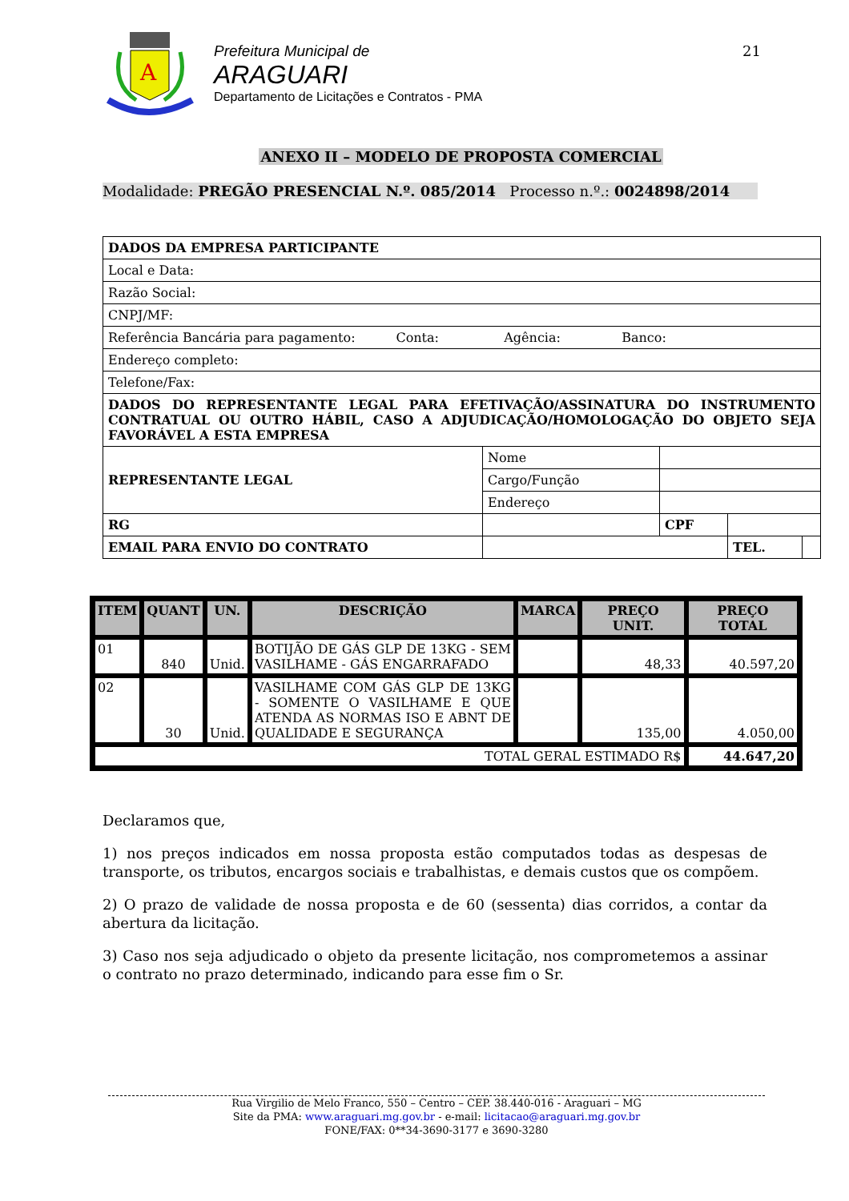A
Prefeitura Municipal de
ARAGUARI
Departamento de Licitações e Contratos - PMA
21
ANEXO II – MODELO DE PROPOSTA COMERCIAL
Modalidade: PREGÃO PRESENCIAL N.º. 085/2014 Processo n.º.: 0024898/2014
| DADOS DA EMPRESA PARTICIPANTE | | | | | |
| Local e Data: | | | | | |
| Razão Social: | | | | | |
| CNPJ/MF: | | | | | |
| Referência Bancária para pagamento: Conta: Agência: Banco: | | | | | |
| Endereço completo: | | | | | |
| Telefone/Fax: | | | | | |
| DADOS DO REPRESENTANTE LEGAL PARA EFETIVAÇÃO/ASSINATURA DO INSTRUMENTO CONTRATUAL OU OUTRO HÁBIL, CASO A ADJUDICAÇÃO/HOMOLOGAÇÃO DO OBJETO SEJA FAVORÁVEL A ESTA EMPRESA | | | | | |
| REPRESENTANTE LEGAL | | Nome | | | |
| | | Cargo/Função | | | |
| | | Endereço | | | |
| RG | | | CPF | | |
| EMAIL PARA ENVIO DO CONTRATO | | | | TEL. | |
| ITEM | QUANT | UN. | DESCRIÇÃO | MARCA | PREÇO UNIT. | PREÇO TOTAL |
| --- | --- | --- | --- | --- | --- | --- |
| 01 | 840 | Unid. | BOTIJÃO DE GÁS GLP DE 13KG - SEM VASILHAME - GÁS ENGARRAFADO | | 48,33 | 40.597,20 |
| 02 | 30 | Unid. | VASILHAME COM GÁS GLP DE 13KG - SOMENTE O VASILHAME E QUE ATENDA AS NORMAS ISO E ABNT DE QUALIDADE E SEGURANÇA | | 135,00 | 4.050,00 |
| TOTAL GERAL ESTIMADO R$ | | | | | | 44.647,20 |
Declaramos que,
1) nos preços indicados em nossa proposta estão computados todas as despesas de transporte, os tributos, encargos sociais e trabalhistas, e demais custos que os compõem.
2) O prazo de validade de nossa proposta e de 60 (sessenta) dias corridos, a contar da abertura da licitação.
3) Caso nos seja adjudicado o objeto da presente licitação, nos comprometemos a assinar o contrato no prazo determinado, indicando para esse fim o Sr.
Rua Virgilio de Melo Franco, 550 – Centro – CEP. 38.440-016 - Araguari – MG
Site da PMA: www.araguari.mg.gov.br - e-mail: licitacao@araguari.mg.gov.br
FONE/FAX: 0**34-3690-3177 e 3690-3280